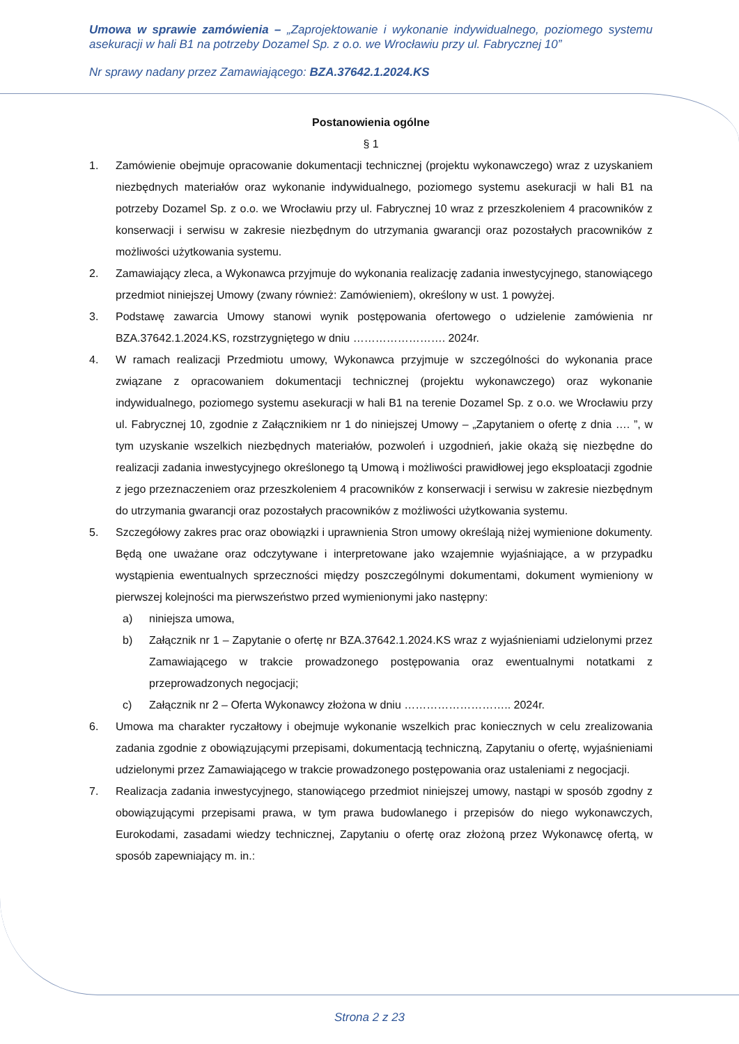Umowa w sprawie zamówienia – „Zaprojektowanie i wykonanie indywidualnego, poziomego systemu asekuracji w hali B1 na potrzeby Dozamel Sp. z o.o. we Wrocławiu przy ul. Fabrycznej 10”
Nr sprawy nadany przez Zamawiającego: BZA.37642.1.2024.KS
Postanowienia ogólne
§ 1
1. Zamówienie obejmuje opracowanie dokumentacji technicznej (projektu wykonawczego) wraz z uzyskaniem niezbędnych materiałów oraz wykonanie indywidualnego, poziomego systemu asekuracji w hali B1 na potrzeby Dozamel Sp. z o.o. we Wrocławiu przy ul. Fabrycznej 10 wraz z przeszkoleniem 4 pracowników z konserwacji i serwisu w zakresie niezbędnym do utrzymania gwarancji oraz pozostałych pracowników z możliwości użytkowania systemu.
2. Zamawiający zleca, a Wykonawca przyjmuje do wykonania realizację zadania inwestycyjnego, stanowiącego przedmiot niniejszej Umowy (zwany również: Zamówieniem), określony w ust. 1 powyżej.
3. Podstawę zawarcia Umowy stanowi wynik postępowania ofertowego o udzielenie zamówienia nr BZA.37642.1.2024.KS, rozstrzygniętego w dniu ……………………. 2024r.
4. W ramach realizacji Przedmiotu umowy, Wykonawca przyjmuje w szczególności do wykonania prace związane z opracowaniem dokumentacji technicznej (projektu wykonawczego) oraz wykonanie indywidualnego, poziomego systemu asekuracji w hali B1 na terenie Dozamel Sp. z o.o. we Wrocławiu przy ul. Fabrycznej 10, zgodnie z Załącznikiem nr 1 do niniejszej Umowy – „Zapytaniem o ofertę z dnia …. ”, w tym uzyskanie wszelkich niezbędnych materiałów, pozwoleń i uzgodnień, jakie okażą się niezbędne do realizacji zadania inwestycyjnego określonego tą Umową i możliwości prawidłowej jego eksploatacji zgodnie z jego przeznaczeniem oraz przeszkoleniem 4 pracowników z konserwacji i serwisu w zakresie niezbędnym do utrzymania gwarancji oraz pozostałych pracowników z możliwości użytkowania systemu.
5. Szczegółowy zakres prac oraz obowiązki i uprawnienia Stron umowy określają niżej wymienione dokumenty. Będą one uważane oraz odczytywane i interpretowane jako wzajemnie wyjaśniające, a w przypadku wystąpienia ewentualnych sprzeczności między poszczególnymi dokumentami, dokument wymieniony w pierwszej kolejności ma pierwszeństwo przed wymienionymi jako następny:
a) niniejsza umowa,
b) Załącznik nr 1 – Zapytanie o ofertę nr BZA.37642.1.2024.KS wraz z wyjaśnieniami udzielonymi przez Zamawiającego w trakcie prowadzonego postępowania oraz ewentualnymi notatkami z przeprowadzonych negocjacji;
c) Załącznik nr 2 – Oferta Wykonawcy złożona w dniu ……………………….. 2024r.
6. Umowa ma charakter ryczałtowy i obejmuje wykonanie wszelkich prac koniecznych w celu zrealizowania zadania zgodnie z obowiązującymi przepisami, dokumentacją techniczną, Zapytaniu o ofertę, wyjaśnieniami udzielonymi przez Zamawiającego w trakcie prowadzonego postępowania oraz ustaleniami z negocjacji.
7. Realizacja zadania inwestycyjnego, stanowiącego przedmiot niniejszej umowy, nastąpi w sposób zgodny z obowiązującymi przepisami prawa, w tym prawa budowlanego i przepisów do niego wykonawczych, Eurokodami, zasadami wiedzy technicznej, Zapytaniu o ofertę oraz złożoną przez Wykonawcę ofertą, w sposób zapewniający m. in.:
Strona 2 z 23